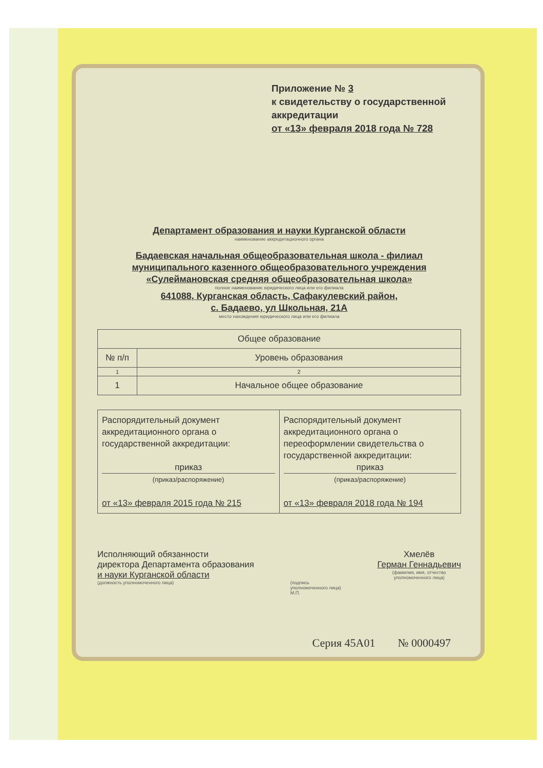Приложение № 3
к свидетельству о государственной аккредитации
от «13» февраля 2018 года № 728
Департамент образования и науки Курганской области
наименование аккредитационного органа
Бадаевская начальная общеобразовательная школа - филиал муниципального казенного общеобразовательного учреждения «Сулеймановская средняя общеобразовательная школа»
полное наименование юридического лица или его филиала
641088, Курганская область, Сафакулевский район,
с. Бадаево, ул Школьная, 21А
место нахождения юридического лица или его филиала
| Общее образование | |
| --- | --- |
| № п/п | Уровень образования |
| 1 | 2 |
| 1 | Начальное общее образование |
| Распорядительный документ аккредитационного органа о государственной аккредитации: приказ (приказ/распоряжение) от «13» февраля 2015 года № 215 | Распорядительный документ аккредитационного органа о переоформлении свидетельства о государственной аккредитации: приказ (приказ/распоряжение) от «13» февраля 2018 года № 194 |
Исполняющий обязанности
директора Департамента образования
и науки Курганской области
(должность уполномоченного лица)
(подпись
уполномоченного лица)
М.П.
Хмелёв
Герман Геннадьевич
(фамилия, имя, отчество
уполномоченного лица)
Серия 45А01 № 0000497